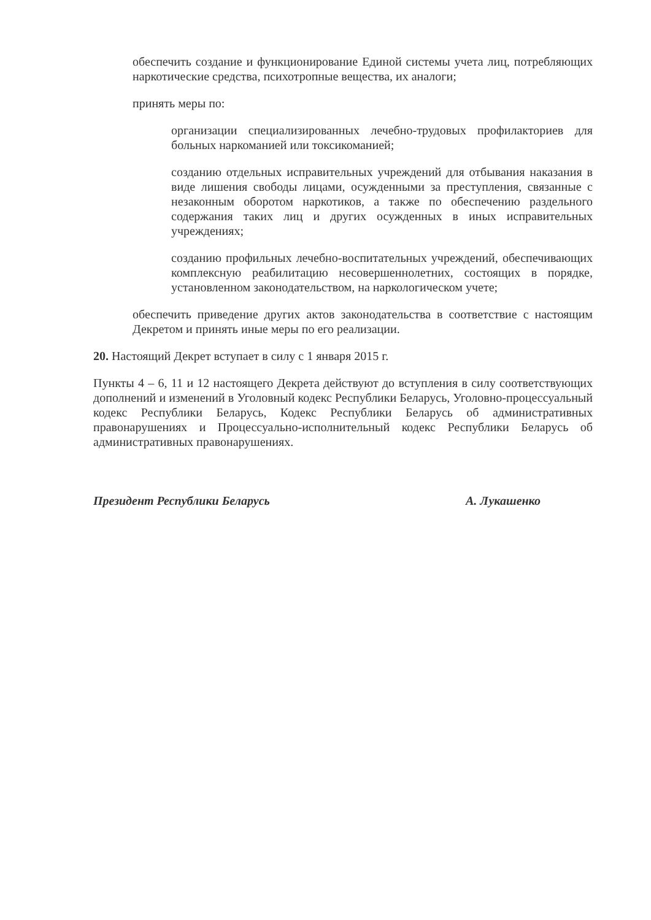обеспечить создание и функционирование Единой системы учета лиц, потребляющих наркотические средства, психотропные вещества, их аналоги;
принять меры по:
организации специализированных лечебно-трудовых профилакториев для больных наркоманией или токсикоманией;
созданию отдельных исправительных учреждений для отбывания наказания в виде лишения свободы лицами, осужденными за преступления, связанные с незаконным оборотом наркотиков, а также по обеспечению раздельного содержания таких лиц и других осужденных в иных исправительных учреждениях;
созданию профильных лечебно-воспитательных учреждений, обеспечивающих комплексную реабилитацию несовершеннолетних, состоящих в порядке, установленном законодательством, на наркологическом учете;
обеспечить приведение других актов законодательства в соответствие с настоящим Декретом и принять иные меры по его реализации.
20. Настоящий Декрет вступает в силу с 1 января 2015 г.
Пункты 4 – 6, 11 и 12 настоящего Декрета действуют до вступления в силу соответствующих дополнений и изменений в Уголовный кодекс Республики Беларусь, Уголовно-процессуальный кодекс Республики Беларусь, Кодекс Республики Беларусь об административных правонарушениях и Процессуально-исполнительный кодекс Республики Беларусь об административных правонарушениях.
Президент Республики Беларусь А. Лукашенко